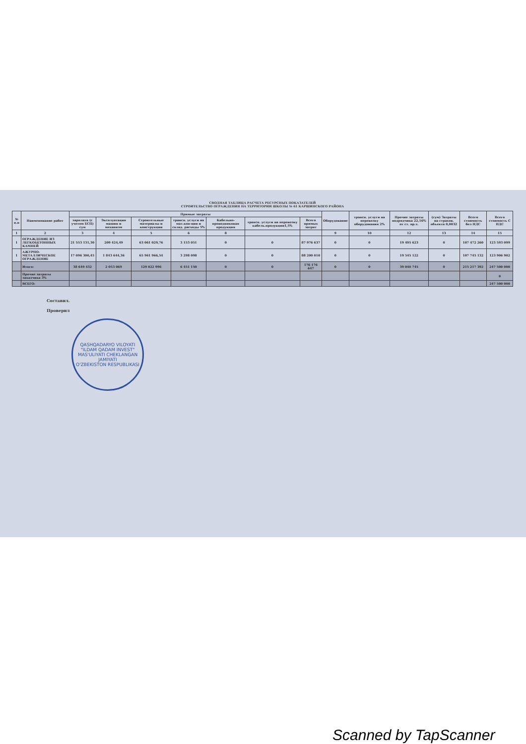СВОДНАЯ ТАБЛИЦА РАСЧЕТА РЕСУРСНЫХ ПОКАЗАТЕЛЕЙ
СТРОИТЕЛЬСТВО ОГРАЖДЕНИЯ НА ТЕРРИТОРИИ ШКОЛЫ № 61 КАРШИНСКОГО РАЙОНА
| № п.п | Наименование работ | Прямые затраты | | | | | | | Оборудование | трансп. услуги на перевозку оборудования 2% | Прочие затраты подрядчика 22,16% от ст. пр.з. | (сум) Затраты на страхов. объекта 0,0032 | Всего стоимость без НДС | Всего стоимость С НДС |
| --- | --- | --- | --- | --- | --- | --- | --- | --- | --- | --- | --- | --- | --- | --- |
| | | зарплата (с учетом ЕСП) сум | Эксплуатация машин и механизм | Строительные материалы и конструкции | трансп. услуги на мат.кон-ции и склад. расходы 5% | Кабельно-проводниковая продукция | трансп. услуги на перевозку кабель.продукции1,5% | Всего прямых затрат | | | | | | |
| 1 | 2 | 3 | 4 | 5 | 6 | 8 | | | 9 | 10 | 12 | 13 | 14 | 15 |
| 1 | ОГРАЖДЕНИЕ ИЗ ЛЕГКОБЕТОННЫХ КАМНЕЙ | 21 553 131,30 | 209 424,49 | 63 061 029,76 | 3 153 051 | 0 | 0 | 87 976 637 | 0 | 0 | 19 495 623 | 0 | 107 472 260 | 123 593 099 |
| 1 | АЖУРНО-МЕТАЛЛИЧЕСКОЕ ОГРАЖДЕНИЕ | 17 096 300,45 | 1 843 644,36 | 65 961 966,54 | 3 298 098 | 0 | 0 | 88 200 010 | 0 | 0 | 19 545 122 | 0 | 107 745 132 | 123 906 902 |
| | Итого: | 38 649 432 | 2 053 069 | 129 022 996 | 6 451 150 | 0 | 0 | 176 176 647 | 0 | 0 | 39 040 745 | 0 | 215 217 392 | 247 500 000 |
| | Прочие затраты заказчика 3% | | | | | | | | | | | | | 0 |
| | ВСЕГО: | | | | | | | | | | | | | 247 500 000 |
Составил.
Проверил
QASHQADARYO VILOYATI
"ILDAM QADAM INVEST"
MAS'ULIYATI CHEKLANGAN JAMIYATI
O'ZBEKISTON RESPUBLIKASI
Scanned by TapScanner